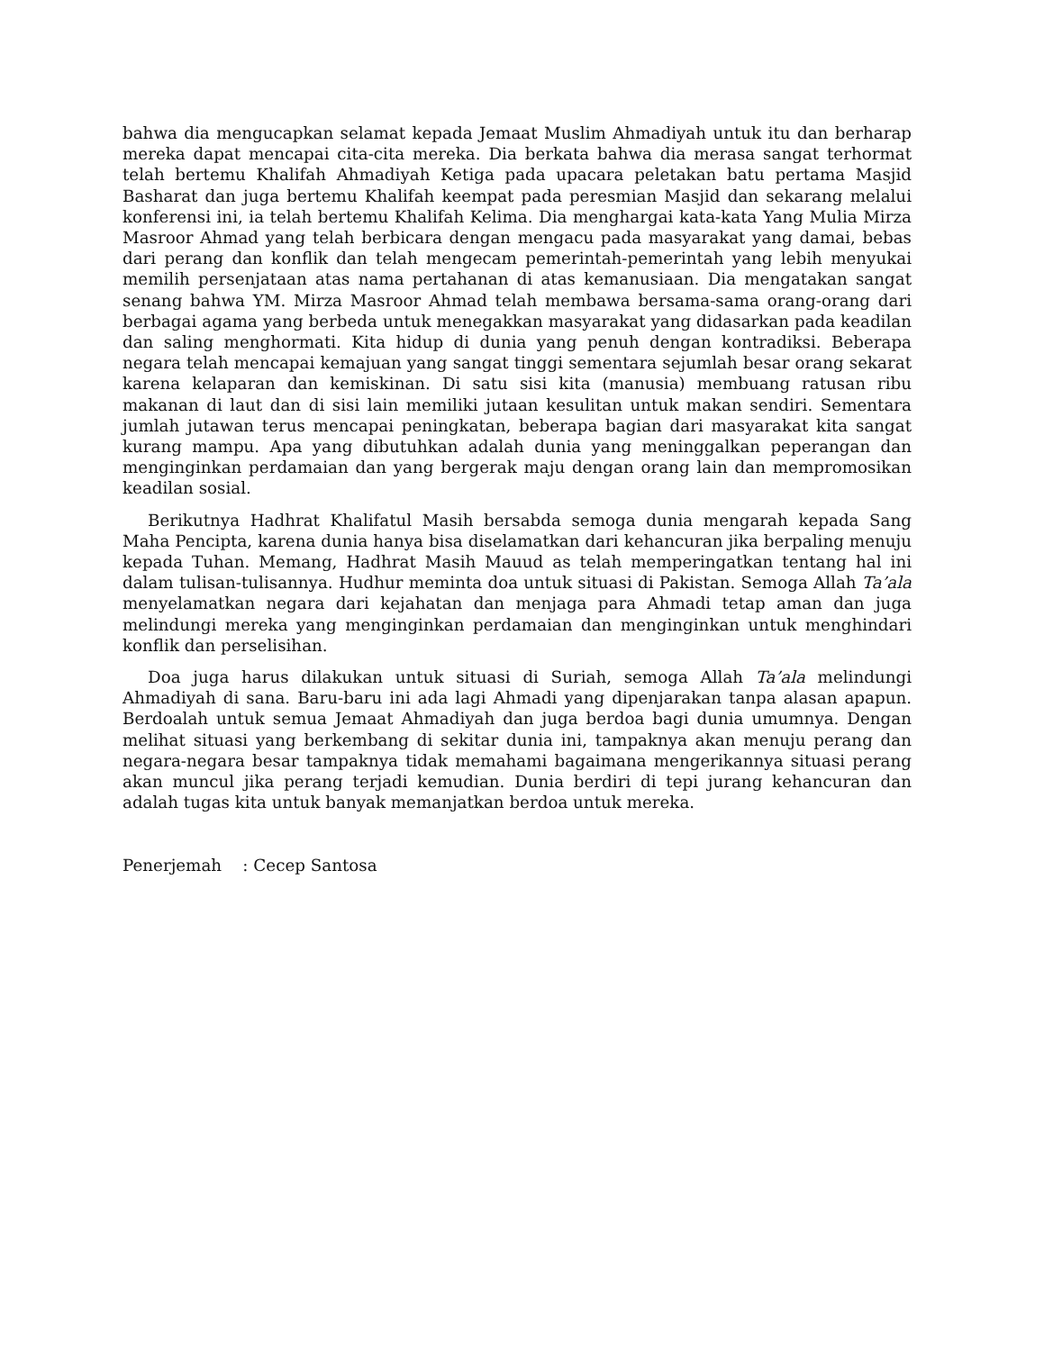bahwa dia mengucapkan selamat kepada Jemaat Muslim Ahmadiyah untuk itu dan berharap mereka dapat mencapai cita-cita mereka. Dia berkata bahwa dia merasa sangat terhormat telah bertemu Khalifah Ahmadiyah Ketiga pada upacara peletakan batu pertama Masjid Basharat dan juga bertemu Khalifah keempat pada peresmian Masjid dan sekarang melalui konferensi ini, ia telah bertemu Khalifah Kelima. Dia menghargai kata-kata Yang Mulia Mirza Masroor Ahmad yang telah berbicara dengan mengacu pada masyarakat yang damai, bebas dari perang dan konflik dan telah mengecam pemerintah-pemerintah yang lebih menyukai memilih persenjataan atas nama pertahanan di atas kemanusiaan. Dia mengatakan sangat senang bahwa YM. Mirza Masroor Ahmad telah membawa bersama-sama orang-orang dari berbagai agama yang berbeda untuk menegakkan masyarakat yang didasarkan pada keadilan dan saling menghormati. Kita hidup di dunia yang penuh dengan kontradiksi. Beberapa negara telah mencapai kemajuan yang sangat tinggi sementara sejumlah besar orang sekarat karena kelaparan dan kemiskinan. Di satu sisi kita (manusia) membuang ratusan ribu makanan di laut dan di sisi lain memiliki jutaan kesulitan untuk makan sendiri. Sementara jumlah jutawan terus mencapai peningkatan, beberapa bagian dari masyarakat kita sangat kurang mampu. Apa yang dibutuhkan adalah dunia yang meninggalkan peperangan dan menginginkan perdamaian dan yang bergerak maju dengan orang lain dan mempromosikan keadilan sosial.
Berikutnya Hadhrat Khalifatul Masih bersabda semoga dunia mengarah kepada Sang Maha Pencipta, karena dunia hanya bisa diselamatkan dari kehancuran jika berpaling menuju kepada Tuhan. Memang, Hadhrat Masih Mauud as telah memperingatkan tentang hal ini dalam tulisan-tulisannya. Hudhur meminta doa untuk situasi di Pakistan. Semoga Allah Ta’ala menyelamatkan negara dari kejahatan dan menjaga para Ahmadi tetap aman dan juga melindungi mereka yang menginginkan perdamaian dan menginginkan untuk menghindari konflik dan perselisihan.
Doa juga harus dilakukan untuk situasi di Suriah, semoga Allah Ta’ala melindungi Ahmadiyah di sana. Baru-baru ini ada lagi Ahmadi yang dipenjarakan tanpa alasan apapun. Berdoalah untuk semua Jemaat Ahmadiyah dan juga berdoa bagi dunia umumnya. Dengan melihat situasi yang berkembang di sekitar dunia ini, tampaknya akan menuju perang dan negara-negara besar tampaknya tidak memahami bagaimana mengerikannya situasi perang akan muncul jika perang terjadi kemudian. Dunia berdiri di tepi jurang kehancuran dan adalah tugas kita untuk banyak memanjatkan berdoa untuk mereka.
Penerjemah : Cecep Santosa